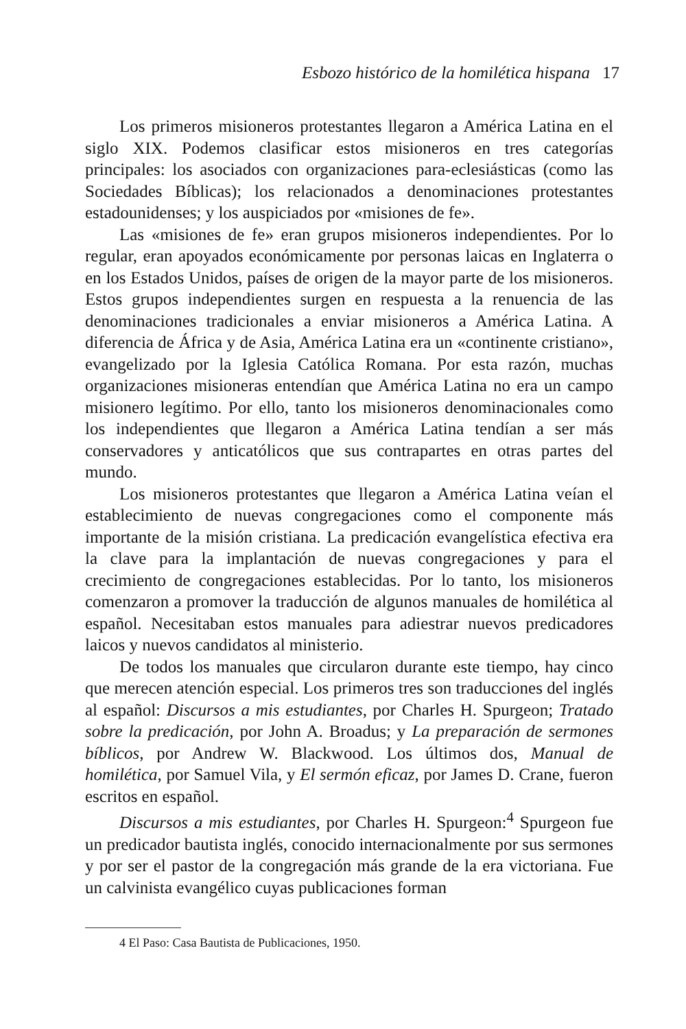Esbozo histórico de la homilética hispana 17
Los primeros misioneros protestantes llegaron a América Latina en el siglo XIX. Podemos clasificar estos misioneros en tres categorías principales: los asociados con organizaciones para-eclesiásticas (como las Sociedades Bíblicas); los relacionados a denominaciones protestantes estadounidenses; y los auspiciados por «misiones de fe».
Las «misiones de fe» eran grupos misioneros independientes. Por lo regular, eran apoyados económicamente por personas laicas en Inglaterra o en los Estados Unidos, países de origen de la mayor parte de los misioneros. Estos grupos independientes surgen en respuesta a la renuencia de las denominaciones tradicionales a enviar misioneros a América Latina. A diferencia de África y de Asia, América Latina era un «continente cristiano», evangelizado por la Iglesia Católica Romana. Por esta razón, muchas organizaciones misioneras entendían que América Latina no era un campo misionero legítimo. Por ello, tanto los misioneros denominacionales como los independientes que llegaron a América Latina tendían a ser más conservadores y anticatólicos que sus contrapartes en otras partes del mundo.
Los misioneros protestantes que llegaron a América Latina veían el establecimiento de nuevas congregaciones como el componente más importante de la misión cristiana. La predicación evangelística efectiva era la clave para la implantación de nuevas congregaciones y para el crecimiento de congregaciones establecidas. Por lo tanto, los misioneros comenzaron a promover la traducción de algunos manuales de homilética al español. Necesitaban estos manuales para adiestrar nuevos predicadores laicos y nuevos candidatos al ministerio.
De todos los manuales que circularon durante este tiempo, hay cinco que merecen atención especial. Los primeros tres son traducciones del inglés al español: Discursos a mis estudiantes, por Charles H. Spurgeon; Tratado sobre la predicación, por John A. Broadus; y La preparación de sermones bíblicos, por Andrew W. Blackwood. Los últimos dos, Manual de homilética, por Samuel Vila, y El sermón eficaz, por James D. Crane, fueron escritos en español.
Discursos a mis estudiantes, por Charles H. Spurgeon:<sup>4</sup> Spurgeon fue un predicador bautista inglés, conocido internacionalmente por sus sermones y por ser el pastor de la congregación más grande de la era victoriana. Fue un calvinista evangélico cuyas publicaciones forman
4 El Paso: Casa Bautista de Publicaciones, 1950.